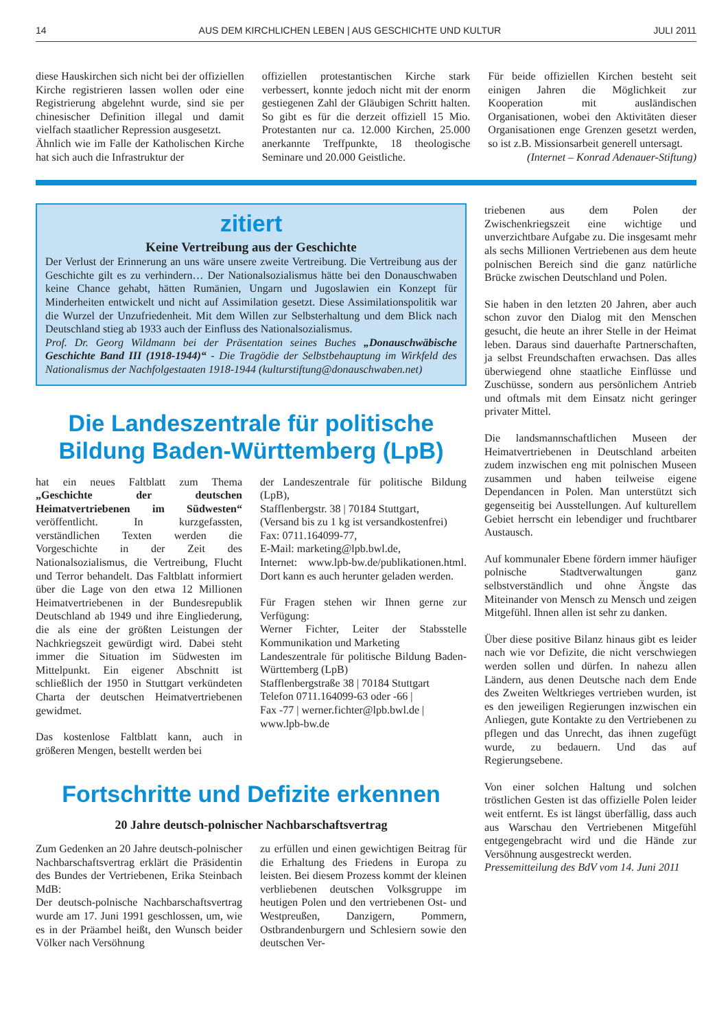14 AUS DEM KIRCHLICHEN LEBEN | AUS GESCHICHTE UND KULTUR JULI 2011
diese Hauskirchen sich nicht bei der offiziellen Kirche registrieren lassen wollen oder eine Registrierung abgelehnt wurde, sind sie per chinesischer Definition illegal und damit vielfach staatlicher Repression ausgesetzt.
Ähnlich wie im Falle der Katholischen Kirche hat sich auch die Infrastruktur der
offiziellen protestantischen Kirche stark verbessert, konnte jedoch nicht mit der enorm gestiegenen Zahl der Gläubigen Schritt halten. So gibt es für die derzeit offiziell 15 Mio. Protestanten nur ca. 12.000 Kirchen, 25.000 anerkannte Treffpunkte, 18 theologische Seminare und 20.000 Geistliche.
Für beide offiziellen Kirchen besteht seit einigen Jahren die Möglichkeit zur Kooperation mit ausländischen Organisationen, wobei den Aktivitäten dieser Organisationen enge Grenzen gesetzt werden, so ist z.B. Missionsarbeit generell untersagt.
(Internet – Konrad Adenauer-Stiftung)
zitiert
Keine Vertreibung aus der Geschichte
Der Verlust der Erinnerung an uns wäre unsere zweite Vertreibung. Die Vertreibung aus der Geschichte gilt es zu verhindern… Der Nationalsozialismus hätte bei den Donauschwaben keine Chance gehabt, hätten Rumänien, Ungarn und Jugoslawien ein Konzept für Minderheiten entwickelt und nicht auf Assimilation gesetzt. Diese Assimilationspolitik war die Wurzel der Unzufriedenheit. Mit dem Willen zur Selbsterhaltung und dem Blick nach Deutschland stieg ab 1933 auch der Einfluss des Nationalsozialismus.
Prof. Dr. Georg Wildmann bei der Präsentation seines Buches „Donauschwäbische Geschichte Band III (1918-1944)“ - Die Tragödie der Selbstbehauptung im Wirkfeld des Nationalismus der Nachfolgestaaten 1918-1944 (kulturstiftung@donauschwaben.net)
Die Landeszentrale für politische Bildung Baden-Württemberg (LpB)
hat ein neues Faltblatt zum Thema „Geschichte der deutschen Heimatvertriebenen im Südwesten“ veröffentlicht. In kurzgefassten, verständlichen Texten werden die Vorgeschichte in der Zeit des Nationalsozialismus, die Vertreibung, Flucht und Terror behandelt. Das Faltblatt informiert über die Lage von den etwa 12 Millionen Heimatvertriebenen in der Bundesrepublik Deutschland ab 1949 und ihre Eingliederung, die als eine der größten Leistungen der Nachkriegszeit gewürdigt wird. Dabei steht immer die Situation im Südwesten im Mittelpunkt. Ein eigener Abschnitt ist schließlich der 1950 in Stuttgart verkündeten Charta der deutschen Heimatvertriebenen gewidmet.
Das kostenlose Faltblatt kann, auch in größeren Mengen, bestellt werden bei
der Landeszentrale für politische Bildung (LpB),
Stafflenbergstr. 38 | 70184 Stuttgart,
(Versand bis zu 1 kg ist versandkostenfrei)
Fax: 0711.164099-77,
E-Mail: marketing@lpb.bwl.de,
Internet: www.lpb-bw.de/publikationen.html. Dort kann es auch herunter geladen werden.
Für Fragen stehen wir Ihnen gerne zur Verfügung:
Werner Fichter, Leiter der Stabsstelle Kommunikation und Marketing
Landeszentrale für politische Bildung Baden-Württemberg (LpB)
Stafflenbergstraße 38 | 70184 Stuttgart
Telefon 0711.164099-63 oder -66 |
Fax -77 | werner.fichter@lpb.bwl.de |
www.lpb-bw.de
Fortschritte und Defizite erkennen
20 Jahre deutsch-polnischer Nachbarschaftsvertrag
Zum Gedenken an 20 Jahre deutsch-polnischer Nachbarschaftsvertrag erklärt die Präsidentin des Bundes der Vertriebenen, Erika Steinbach MdB:
Der deutsch-polnische Nachbarschaftsvertrag wurde am 17. Juni 1991 geschlossen, um, wie es in der Präambel heißt, den Wunsch beider Völker nach Versöhnung
zu erfüllen und einen gewichtigen Beitrag für die Erhaltung des Friedens in Europa zu leisten. Bei diesem Prozess kommt der kleinen verbliebenen deutschen Volksgruppe im heutigen Polen und den vertriebenen Ost- und Westpreußen, Danzigern, Pommern, Ostbrandenburgern und Schlesiern sowie den deutschen Ver-
triebenen aus dem Polen der Zwischenkriegszeit eine wichtige und unverzichtbare Aufgabe zu. Die insgesamt mehr als sechs Millionen Vertriebenen aus dem heute polnischen Bereich sind die ganz natürliche Brücke zwischen Deutschland und Polen.
Sie haben in den letzten 20 Jahren, aber auch schon zuvor den Dialog mit den Menschen gesucht, die heute an ihrer Stelle in der Heimat leben. Daraus sind dauerhafte Partnerschaften, ja selbst Freundschaften erwachsen. Das alles überwiegend ohne staatliche Einflüsse und Zuschüsse, sondern aus persönlichem Antrieb und oftmals mit dem Einsatz nicht geringer privater Mittel.
Die landsmannschaftlichen Museen der Heimatvertriebenen in Deutschland arbeiten zudem inzwischen eng mit polnischen Museen zusammen und haben teilweise eigene Dependancen in Polen. Man unterstützt sich gegenseitig bei Ausstellungen. Auf kulturellem Gebiet herrscht ein lebendiger und fruchtbarer Austausch.
Auf kommunaler Ebene fördern immer häufiger polnische Stadtverwaltungen ganz selbstverständlich und ohne Ängste das Miteinander von Mensch zu Mensch und zeigen Mitgefühl. Ihnen allen ist sehr zu danken.
Über diese positive Bilanz hinaus gibt es leider nach wie vor Defizite, die nicht verschwiegen werden sollen und dürfen. In nahezu allen Ländern, aus denen Deutsche nach dem Ende des Zweiten Weltkrieges vertrieben wurden, ist es den jeweiligen Regierungen inzwischen ein Anliegen, gute Kontakte zu den Vertriebenen zu pflegen und das Unrecht, das ihnen zugefügt wurde, zu bedauern. Und das auf Regierungsebene.
Von einer solchen Haltung und solchen tröstlichen Gesten ist das offizielle Polen leider weit entfernt. Es ist längst überfällig, dass auch aus Warschau den Vertriebenen Mitgefühl entgegengebracht wird und die Hände zur Versöhnung ausgestreckt werden.
Pressemitteilung des BdV vom 14. Juni 2011